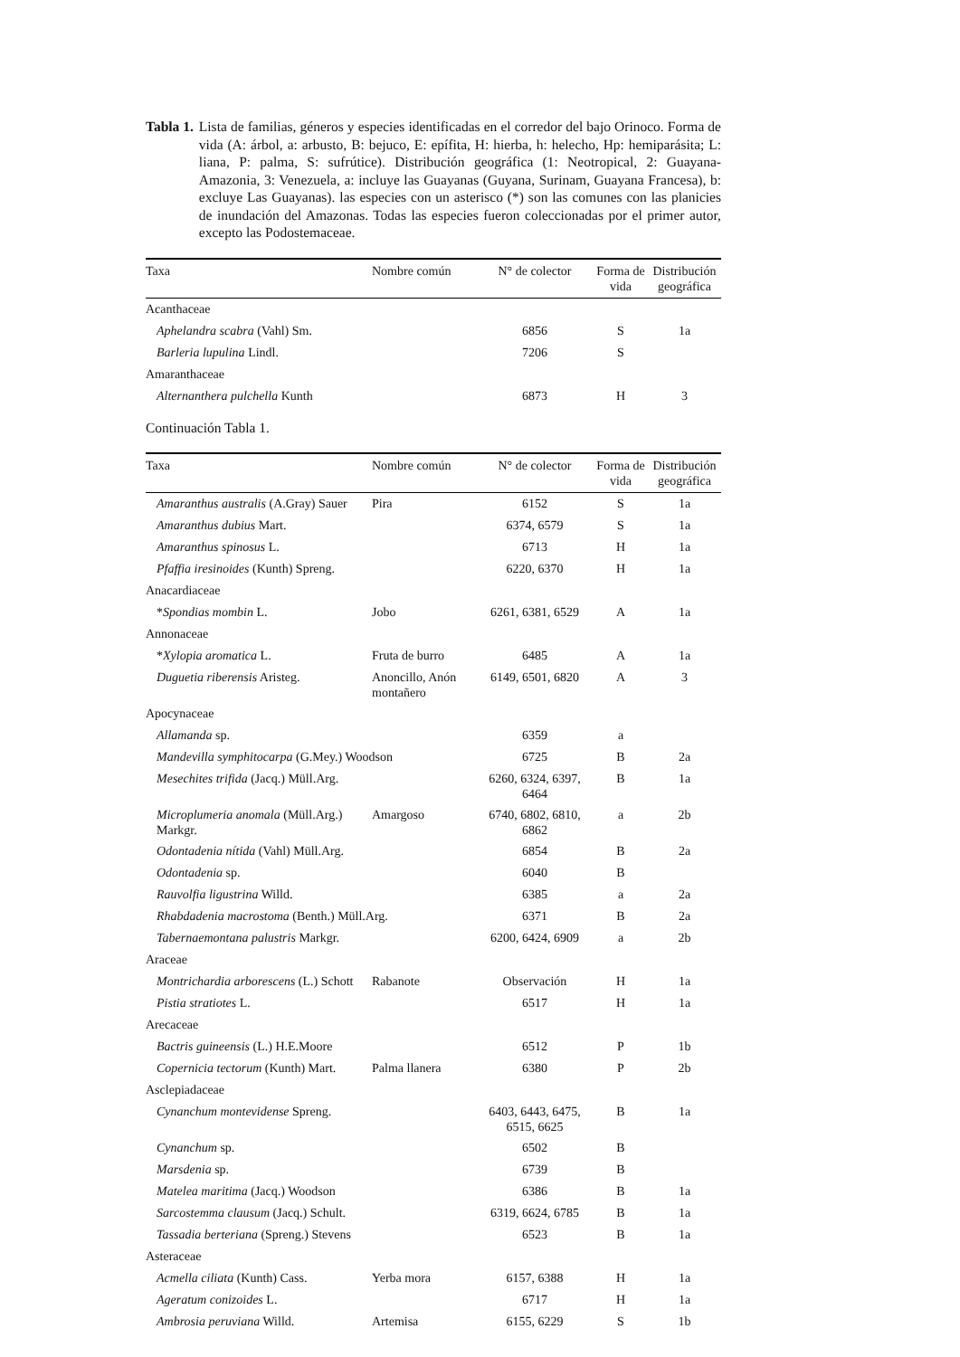Tabla 1. Lista de familias, géneros y especies identificadas en el corredor del bajo Orinoco. Forma de vida (A: árbol, a: arbusto, B: bejuco, E: epífita, H: hierba, h: helecho, Hp: hemiparásita; L: liana, P: palma, S: sufrútice). Distribución geográfica (1: Neotropical, 2: Guayana-Amazonia, 3: Venezuela, a: incluye las Guayanas (Guyana, Surinam, Guayana Francesa), b: excluye Las Guayanas). las especies con un asterisco (*) son las comunes con las planicies de inundación del Amazonas. Todas las especies fueron coleccionadas por el primer autor, excepto las Podostemaceae.
| Taxa | Nombre común | N° de colector | Forma de vida | Distribución geográfica |
| --- | --- | --- | --- | --- |
| Acanthaceae | | | | |
| Aphelandra scabra (Vahl) Sm. | | 6856 | S | 1a |
| Barleria lupulina Lindl. | | 7206 | S | |
| Amaranthaceae | | | | |
| Alternanthera pulchella Kunth | | 6873 | H | 3 |
Continuación Tabla 1.
| Taxa | Nombre común | N° de colector | Forma de vida | Distribución geográfica |
| --- | --- | --- | --- | --- |
| Amaranthus australis (A.Gray) Sauer | Pira | 6152 | S | 1a |
| Amaranthus dubius Mart. | | 6374, 6579 | S | 1a |
| Amaranthus spinosus L. | | 6713 | H | 1a |
| Pfaffia iresinoides (Kunth) Spreng. | | 6220, 6370 | H | 1a |
| Anacardiaceae | | | | |
| * Spondias mombin L. | Jobo | 6261, 6381, 6529 | A | 1a |
| Annonaceae | | | | |
| * Xylopia aromatica L. | Fruta de burro | 6485 | A | 1a |
| Duguetia riberensis Aristeg. | Anoncillo, Anón montañero | 6149, 6501, 6820 | A | 3 |
| Apocynaceae | | | | |
| Allamanda sp. | | 6359 | a | |
| Mandevilla symphitocarpa (G.Mey.) Woodson | | 6725 | B | 2a |
| Mesechites trifida (Jacq.) Müll.Arg. | | 6260, 6324, 6397, 6464 | B | 1a |
| Microplumeria anomala (Müll.Arg.) Markgr. | Amargoso | 6740, 6802, 6810, 6862 | a | 2b |
| Odontadenia nítida (Vahl) Müll.Arg. | | 6854 | B | 2a |
| Odontadenia sp. | | 6040 | B | |
| Rauvolfia ligustrina Willd. | | 6385 | a | 2a |
| Rhabdadenia macrostoma (Benth.) Müll.Arg. | | 6371 | B | 2a |
| Tabernaemontana palustris Markgr. | | 6200, 6424, 6909 | a | 2b |
| Araceae | | | | |
| Montrichardia arborescens (L.) Schott | Rabanote | Observación | H | 1a |
| Pistia stratiotes L. | | 6517 | H | 1a |
| Arecaceae | | | | |
| Bactris guineensis (L.) H.E.Moore | | 6512 | P | 1b |
| Copernicia tectorum (Kunth) Mart. | Palma llanera | 6380 | P | 2b |
| Asclepiadaceae | | | | |
| Cynanchum montevidense Spreng. | | 6403, 6443, 6475, 6515, 6625 | B | 1a |
| Cynanchum sp. | | 6502 | B | |
| Marsdenia sp. | | 6739 | B | |
| Matelea maritima (Jacq.) Woodson | | 6386 | B | 1a |
| Sarcostemma clausum (Jacq.) Schult. | | 6319, 6624, 6785 | B | 1a |
| Tassadia berteriana (Spreng.) Stevens | | 6523 | B | 1a |
| Asteraceae | | | | |
| Acmella ciliata (Kunth) Cass. | Yerba mora | 6157, 6388 | H | 1a |
| Ageratum conizoides L. | | 6717 | H | 1a |
| Ambrosia peruviana Willd. | Artemisa | 6155, 6229 | S | 1b |